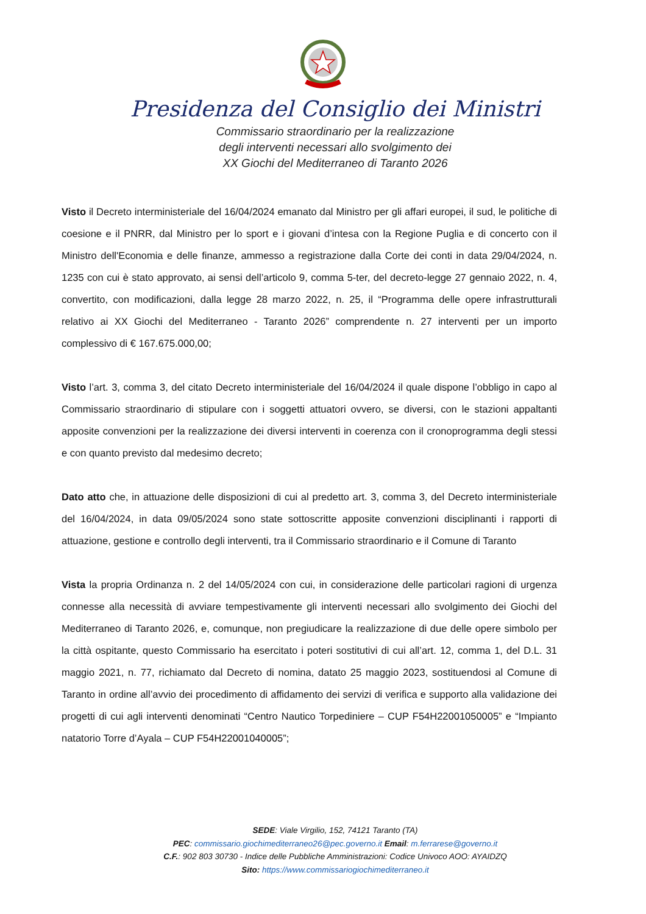Presidenza del Consiglio dei Ministri
Commissario straordinario per la realizzazione
degli interventi necessari allo svolgimento dei
XX Giochi del Mediterraneo di Taranto 2026
Visto il Decreto interministeriale del 16/04/2024 emanato dal Ministro per gli affari europei, il sud, le politiche di coesione e il PNRR, dal Ministro per lo sport e i giovani d’intesa con la Regione Puglia e di concerto con il Ministro dell'Economia e delle finanze, ammesso a registrazione dalla Corte dei conti in data 29/04/2024, n. 1235 con cui è stato approvato, ai sensi dell’articolo 9, comma 5-ter, del decreto-legge 27 gennaio 2022, n. 4, convertito, con modificazioni, dalla legge 28 marzo 2022, n. 25, il “Programma delle opere infrastrutturali relativo ai XX Giochi del Mediterraneo - Taranto 2026” comprendente n. 27 interventi per un importo complessivo di € 167.675.000,00;
Visto l’art. 3, comma 3, del citato Decreto interministeriale del 16/04/2024 il quale dispone l’obbligo in capo al Commissario straordinario di stipulare con i soggetti attuatori ovvero, se diversi, con le stazioni appaltanti apposite convenzioni per la realizzazione dei diversi interventi in coerenza con il cronoprogramma degli stessi e con quanto previsto dal medesimo decreto;
Dato atto che, in attuazione delle disposizioni di cui al predetto art. 3, comma 3, del Decreto interministeriale del 16/04/2024, in data 09/05/2024 sono state sottoscritte apposite convenzioni disciplinanti i rapporti di attuazione, gestione e controllo degli interventi, tra il Commissario straordinario e il Comune di Taranto
Vista la propria Ordinanza n. 2 del 14/05/2024 con cui, in considerazione delle particolari ragioni di urgenza connesse alla necessità di avviare tempestivamente gli interventi necessari allo svolgimento dei Giochi del Mediterraneo di Taranto 2026, e, comunque, non pregiudicare la realizzazione di due delle opere simbolo per la città ospitante, questo Commissario ha esercitato i poteri sostitutivi di cui all’art. 12, comma 1, del D.L. 31 maggio 2021, n. 77, richiamato dal Decreto di nomina, datato 25 maggio 2023, sostituendosi al Comune di Taranto in ordine all’avvio dei procedimento di affidamento dei servizi di verifica e supporto alla validazione dei progetti di cui agli interventi denominati “Centro Nautico Torpediniere – CUP F54H22001050005” e “Impianto natatorio Torre d’Ayala – CUP F54H22001040005”;
SEDE: Viale Virgilio, 152, 74121 Taranto (TA)
PEC: commissario.giochimediterraneo26@pec.governo.it Email: m.ferrarese@governo.it
C.F.: 902 803 30730 - Indice delle Pubbliche Amministrazioni: Codice Univoco AOO: AYAIDZQ
Sito: https://www.commissariogiochimediterraneo.it